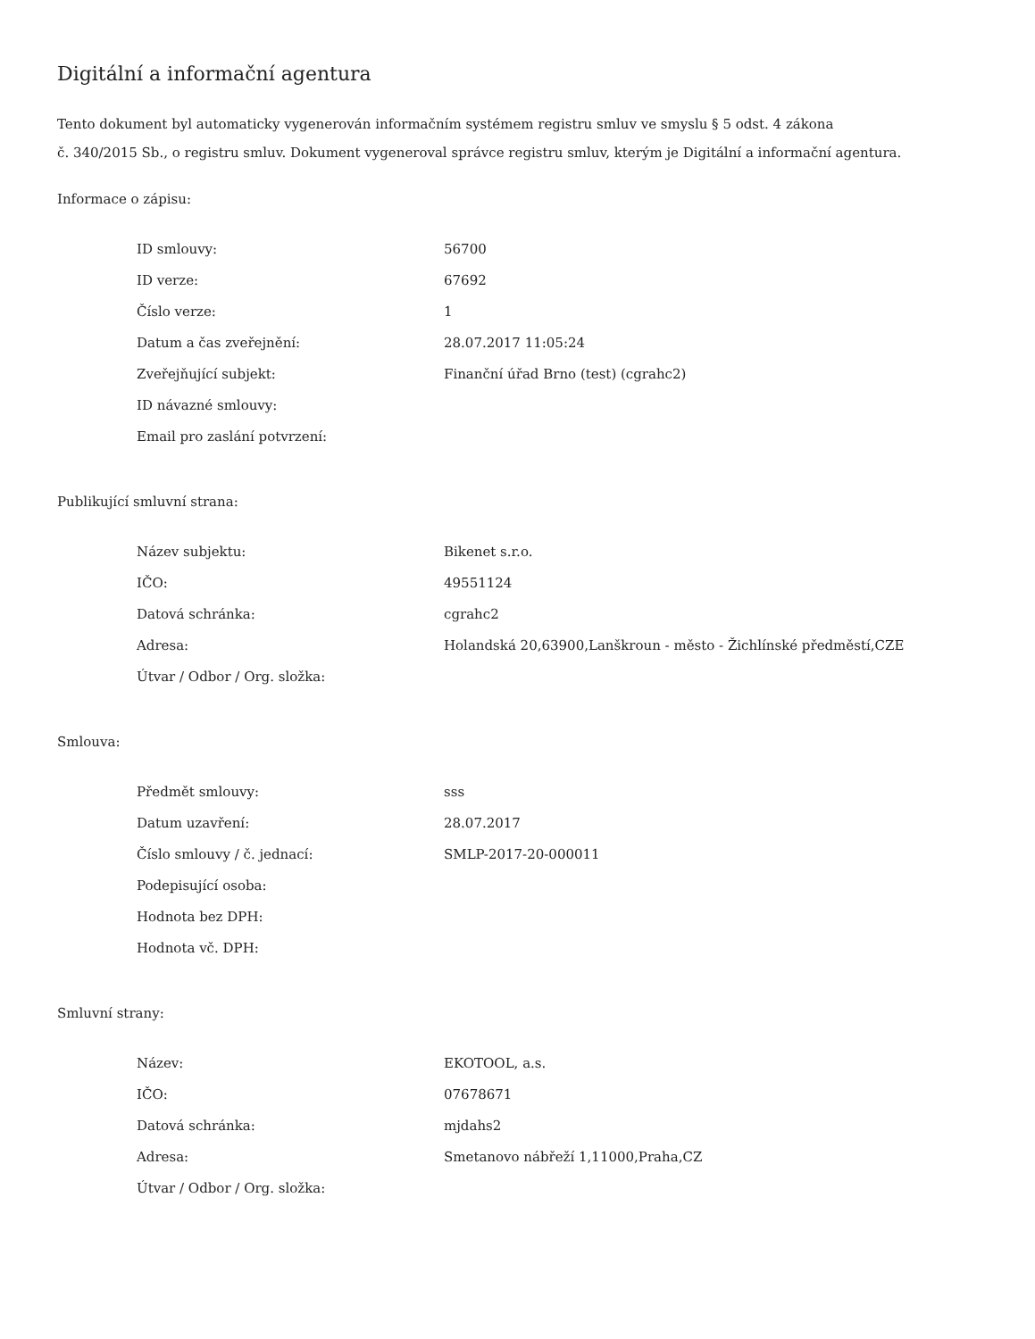Digitální a informační agentura
Tento dokument byl automaticky vygenerován informačním systémem registru smluv ve smyslu § 5 odst. 4 zákona
č. 340/2015 Sb., o registru smluv. Dokument vygeneroval správce registru smluv, kterým je Digitální a informační agentura.
Informace o zápisu:
| ID smlouvy: | 56700 |
| ID verze: | 67692 |
| Číslo verze: | 1 |
| Datum a čas zveřejnění: | 28.07.2017 11:05:24 |
| Zveřejňující subjekt: | Finanční úřad Brno (test) (cgrahc2) |
| ID návazné smlouvy: | |
| Email pro zaslání potvrzení: | |
Publikující smluvní strana:
| Název subjektu: | Bikenet s.r.o. |
| IČO: | 49551124 |
| Datová schránka: | cgrahc2 |
| Adresa: | Holandská 20,63900,Lanškroun - město - Žichlínské předměstí,CZE |
| Útvar / Odbor / Org. složka: | |
Smlouva:
| Předmět smlouvy: | sss |
| Datum uzavření: | 28.07.2017 |
| Číslo smlouvy / č. jednací: | SMLP-2017-20-000011 |
| Podepisující osoba: | |
| Hodnota bez DPH: | |
| Hodnota vč. DPH: | |
Smluvní strany:
| Název: | EKOTOOL, a.s. |
| IČO: | 07678671 |
| Datová schránka: | mjdahs2 |
| Adresa: | Smetanovo nábřeží 1,11000,Praha,CZ |
| Útvar / Odbor / Org. složka: | |